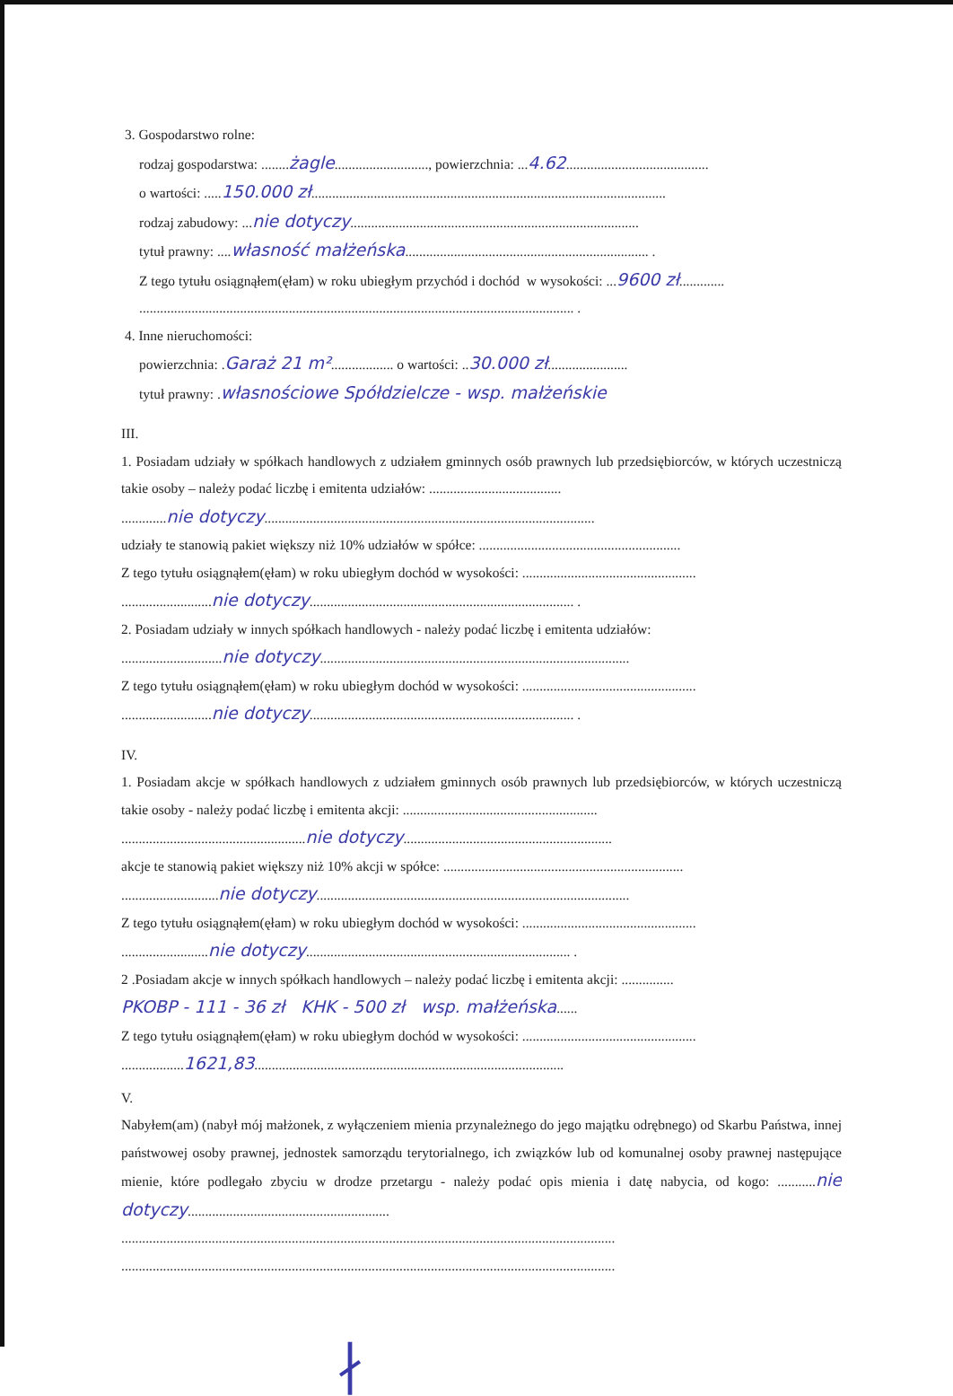3. Gospodarstwo rolne:
rodzaj gospodarstwa: ........żagle..........................., powierzchnia: ...4.62.........................................
o wartości: .....150.000 zł......................................................................................................
rodzaj zabudowy: ...nie dotyczy...................................................................................
tytuł prawny: ....własność małżeńska...................................................................... .
Z tego tytułu osiągnąłem(ęłam) w roku ubiegłym przychód i dochód w wysokości: ...9600 zł.............
............................................................................................................................. .
4. Inne nieruchomości:
powierzchnia: .Garaż 21 m².................. o wartości: ..30.000 zł.......................
tytuł prawny: .własnościowe Spółdzielcze - wsp. małżeńskie
III.
1. Posiadam udziały w spółkach handlowych z udziałem gminnych osób prawnych lub przedsiębiorców, w których uczestniczą takie osoby – należy podać liczbę i emitenta udziałów: ......................................
.............nie dotyczy...............................................................................................
udziały te stanowią pakiet większy niż 10% udziałów w spółce: ..........................................................
Z tego tytułu osiągnąłem(ęłam) w roku ubiegłym dochód w wysokości: ..................................................
..........................nie dotyczy............................................................................ .
2. Posiadam udziały w innych spółkach handlowych - należy podać liczbę i emitenta udziałów:
.............................nie dotyczy.........................................................................................
Z tego tytułu osiągnąłem(ęłam) w roku ubiegłym dochód w wysokości: ..................................................
..........................nie dotyczy............................................................................ .
IV.
1. Posiadam akcje w spółkach handlowych z udziałem gminnych osób prawnych lub przedsiębiorców, w których uczestniczą takie osoby - należy podać liczbę i emitenta akcji: ........................................................
.....................................................nie dotyczy............................................................
akcje te stanowią pakiet większy niż 10% akcji w spółce: .....................................................................
............................nie dotyczy..........................................................................................
Z tego tytułu osiągnąłem(ęłam) w roku ubiegłym dochód w wysokości: ..................................................
.........................nie dotyczy............................................................................ .
2 .Posiadam akcje w innych spółkach handlowych – należy podać liczbę i emitenta akcji: ...............
PKOBP - 111 - 36 zł KHK - 500 zł wsp. małżeńska......
Z tego tytułu osiągnąłem(ęłam) w roku ubiegłym dochód w wysokości: ..................................................
..................1621,83.........................................................................................
V.
Nabyłem(am) (nabył mój małżonek, z wyłączeniem mienia przynależnego do jego majątku odrębnego) od Skarbu Państwa, innej państwowej osoby prawnej, jednostek samorządu terytorialnego, ich związków lub od komunalnej osoby prawnej następujące mienie, które podlegało zbyciu w drodze przetargu - należy podać opis mienia i datę nabycia, od kogo: ...........nie dotyczy..........................................................
..............................................................................................................................................
..............................................................................................................................................
∤